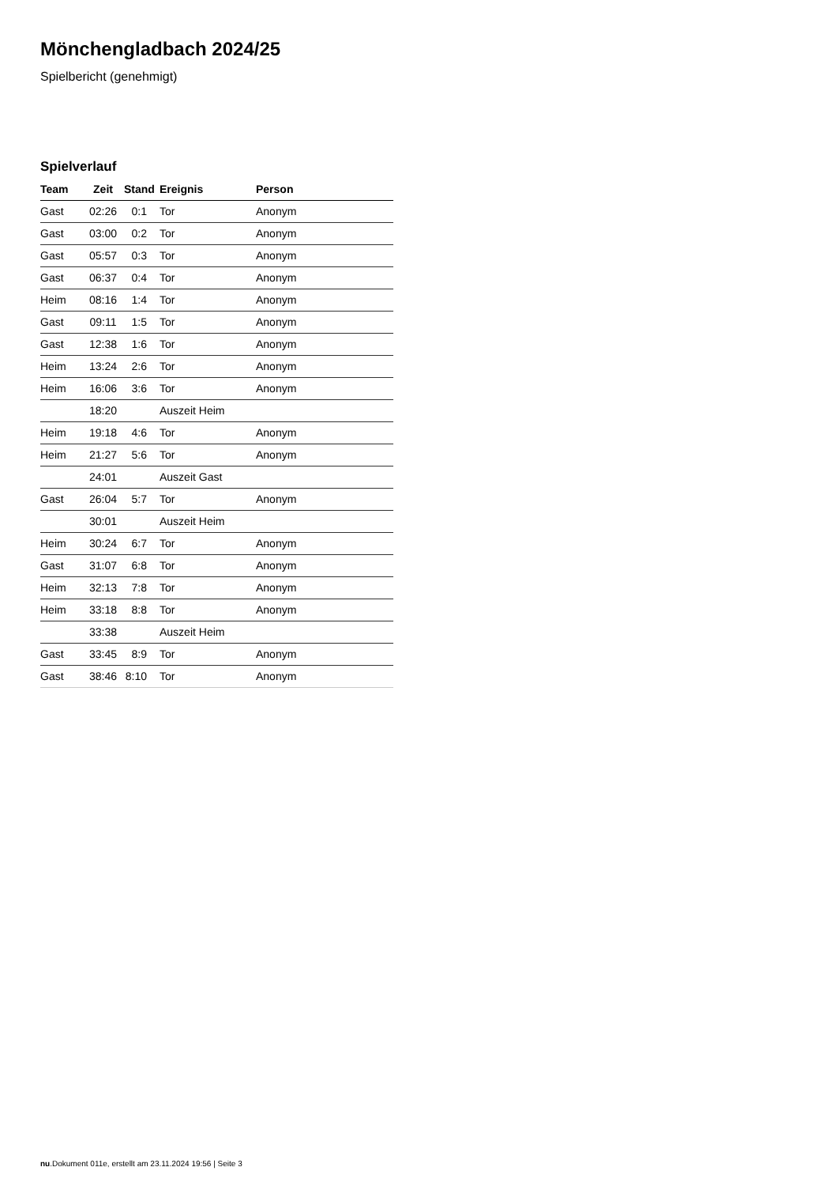Mönchengladbach 2024/25
Spielbericht (genehmigt)
Spielverlauf
| Team | Zeit | Stand | Ereignis | Person |
| --- | --- | --- | --- | --- |
| Gast | 02:26 | 0:1 | Tor | Anonym |
| Gast | 03:00 | 0:2 | Tor | Anonym |
| Gast | 05:57 | 0:3 | Tor | Anonym |
| Gast | 06:37 | 0:4 | Tor | Anonym |
| Heim | 08:16 | 1:4 | Tor | Anonym |
| Gast | 09:11 | 1:5 | Tor | Anonym |
| Gast | 12:38 | 1:6 | Tor | Anonym |
| Heim | 13:24 | 2:6 | Tor | Anonym |
| Heim | 16:06 | 3:6 | Tor | Anonym |
| | 18:20 | | Auszeit Heim | |
| Heim | 19:18 | 4:6 | Tor | Anonym |
| Heim | 21:27 | 5:6 | Tor | Anonym |
| | 24:01 | | Auszeit Gast | |
| Gast | 26:04 | 5:7 | Tor | Anonym |
| | 30:01 | | Auszeit Heim | |
| Heim | 30:24 | 6:7 | Tor | Anonym |
| Gast | 31:07 | 6:8 | Tor | Anonym |
| Heim | 32:13 | 7:8 | Tor | Anonym |
| Heim | 33:18 | 8:8 | Tor | Anonym |
| | 33:38 | | Auszeit Heim | |
| Gast | 33:45 | 8:9 | Tor | Anonym |
| Gast | 38:46 | 8:10 | Tor | Anonym |
nu.Dokument 011e, erstellt am 23.11.2024 19:56 | Seite 3